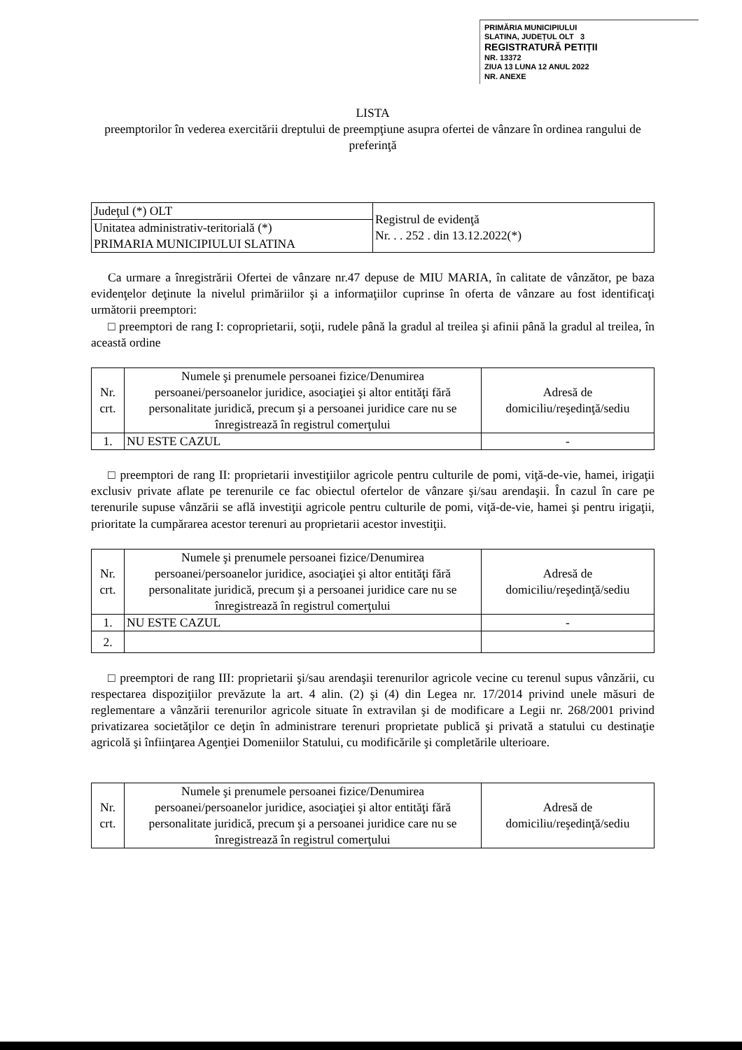PRIMĂRIA MUNICIPIULUI
SLATINA, JUDEȚUL OLT 3
REGISTRATURĂ PETIȚII
NR. 13372
ZIUA 13 LUNA 12 ANUL 2022
NR. ANEXE
LISTA
preemptorilor în vederea exercitării dreptului de preempţiune asupra ofertei de vânzare în ordinea rangului de preferinţă
| Judeţul (*) OLT | Registrul de evidenţă Nr. . . 252 . din 13.12.2022(*) |
| Unitatea administrativ-teritorială (*) PRIMARIA MUNICIPIULUI SLATINA | |
Ca urmare a înregistrării Ofertei de vânzare nr.47 depuse de MIU MARIA, în calitate de vânzător, pe baza evidenţelor deţinute la nivelul primăriilor şi a informaţiilor cuprinse în oferta de vânzare au fost identificaţi următorii preemptori:
□ preemptori de rang I: coproprietarii, soţii, rudele până la gradul al treilea şi afinii până la gradul al treilea, în această ordine
| Nr. crt. | Numele şi prenumele persoanei fizice/Denumirea persoanei/persoanelor juridice, asociaţiei şi altor entităţi fără personalitate juridică, precum şi a persoanei juridice care nu se înregistrează în registrul comerţului | Adresă de domiciliu/reşedinţă/sediu |
| --- | --- | --- |
| 1. | NU ESTE CAZUL | - |
□ preemptori de rang II: proprietarii investiţiilor agricole pentru culturile de pomi, viţă-de-vie, hamei, irigaţii exclusiv private aflate pe terenurile ce fac obiectul ofertelor de vânzare şi/sau arendaşii. În cazul în care pe terenurile supuse vânzării se află investiţii agricole pentru culturile de pomi, viţă-de-vie, hamei şi pentru irigaţii, prioritate la cumpărarea acestor terenuri au proprietarii acestor investiţii.
| Nr. crt. | Numele şi prenumele persoanei fizice/Denumirea persoanei/persoanelor juridice, asociaţiei şi altor entităţi fără personalitate juridică, precum şi a persoanei juridice care nu se înregistrează în registrul comerţului | Adresă de domiciliu/reşedinţă/sediu |
| --- | --- | --- |
| 1. | NU ESTE CAZUL | - |
| 2. | | |
□ preemptori de rang III: proprietarii şi/sau arendaşii terenurilor agricole vecine cu terenul supus vânzării, cu respectarea dispoziţiilor prevăzute la art. 4 alin. (2) şi (4) din Legea nr. 17/2014 privind unele măsuri de reglementare a vânzării terenurilor agricole situate în extravilan şi de modificare a Legii nr. 268/2001 privind privatizarea societăţilor ce deţin în administrare terenuri proprietate publică şi privată a statului cu destinaţie agricolă şi înfiinţarea Agenţiei Domeniilor Statului, cu modificările şi completările ulterioare.
| Nr. crt. | Numele şi prenumele persoanei fizice/Denumirea persoanei/persoanelor juridice, asociaţiei şi altor entităţi fără personalitate juridică, precum şi a persoanei juridice care nu se înregistrează în registrul comerţului | Adresă de domiciliu/reşedinţă/sediu |
| --- | --- | --- |